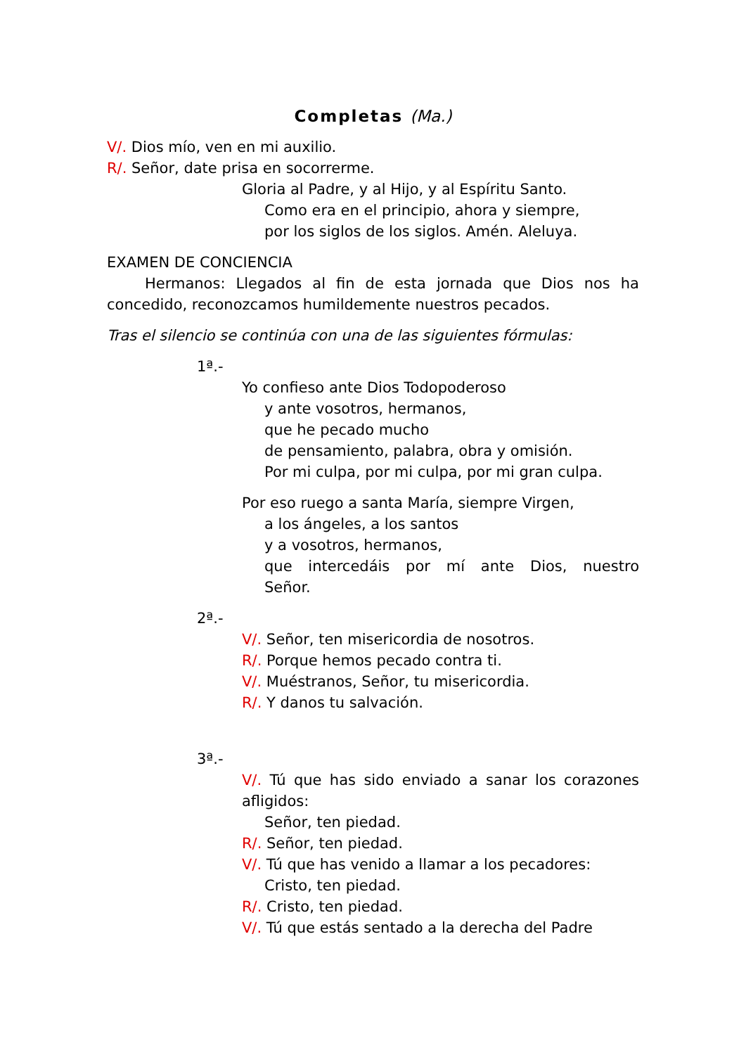Completas (Ma.)
V/. Dios mío, ven en mi auxilio.
R/. Señor, date prisa en socorrerme.
Gloria al Padre, y al Hijo, y al Espíritu Santo.
Como era en el principio, ahora y siempre,
por los siglos de los siglos. Amén. Aleluya.
EXAMEN DE CONCIENCIA
Hermanos: Llegados al fin de esta jornada que Dios nos ha concedido, reconozcamos humildemente nuestros pecados.
Tras el silencio se continúa con una de las siguientes fórmulas:
1ª.-
Yo confieso ante Dios Todopoderoso
y ante vosotros, hermanos,
que he pecado mucho
de pensamiento, palabra, obra y omisión.
Por mi culpa, por mi culpa, por mi gran culpa.
Por eso ruego a santa María, siempre Virgen,
a los ángeles, a los santos
y a vosotros, hermanos,
que intercedáis por mí ante Dios, nuestro Señor.
2ª.-
V/. Señor, ten misericordia de nosotros.
R/. Porque hemos pecado contra ti.
V/. Muéstranos, Señor, tu misericordia.
R/. Y danos tu salvación.
3ª.-
V/. Tú que has sido enviado a sanar los corazones afligidos:
Señor, ten piedad.
R/. Señor, ten piedad.
V/. Tú que has venido a llamar a los pecadores:
Cristo, ten piedad.
R/. Cristo, ten piedad.
V/. Tú que estás sentado a la derecha del Padre